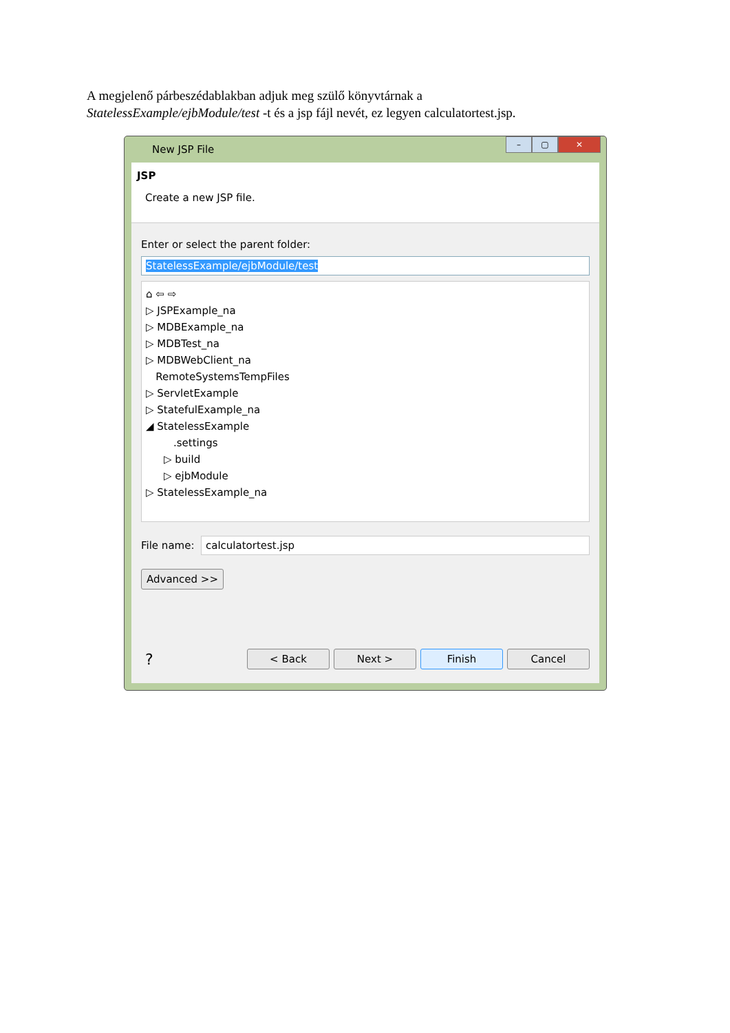A megjelenő párbeszédablakban adjuk meg szülő könyvtárnak a
StatelessExample/ejbModule/test -t és a jsp fájl nevét, ez legyen calculatortest.jsp.
New JSP File
– ▢ ✕
JSP
Create a new JSP file.
Enter or select the parent folder:
StatelessExample/ejbModule/test
⌂ ⇦ ⇨
▷ JSPExample_na
▷ MDBExample_na
▷ MDBTest_na
▷ MDBWebClient_na
RemoteSystemsTempFiles
▷ ServletExample
▷ StatefulExample_na
◢ StatelessExample
.settings
▷ build
▷ ejbModule
▷ StatelessExample_na
File name:
calculatortest.jsp
Advanced >>
? < Back Next > Finish Cancel